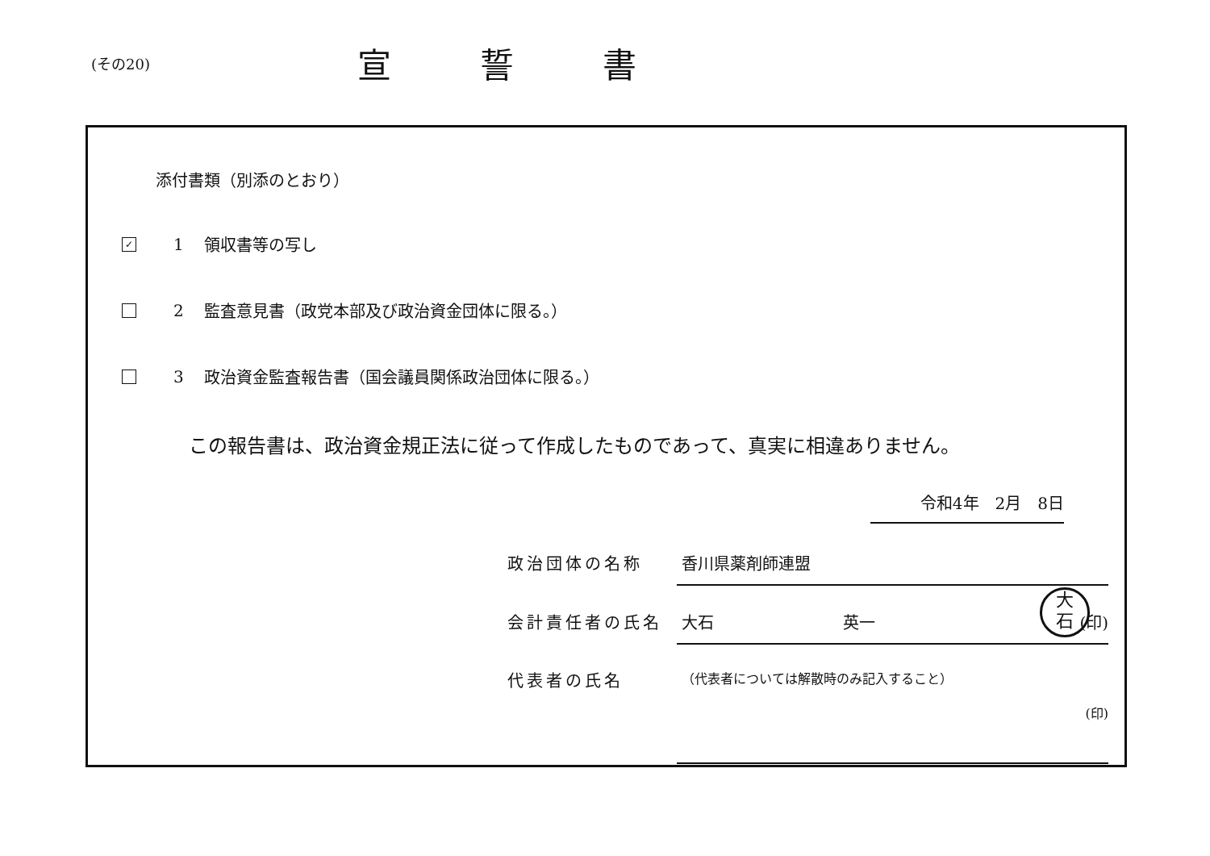(その20)
宣誓書
添付書類（別添のとおり）
✓ 1 領収書等の写し
2 監査意見書（政党本部及び政治資金団体に限る。）
3 政治資金監査報告書（国会議員関係政治団体に限る。）
この報告書は、政治資金規正法に従って作成したものであって、真実に相違ありません。
令和4年　2月　8日
政治団体の名称 香川県薬剤師連盟
会計責任者の氏名 大石　　　　　　　　英一 (印)
大
石
代表者の氏名 （代表者については解散時のみ記入すること）
(印)